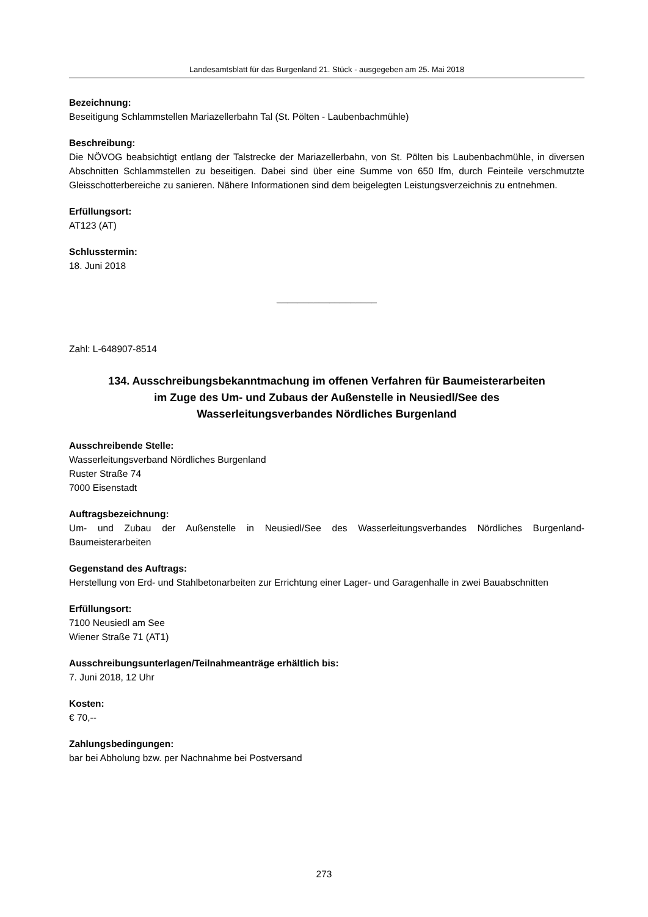Landesamtsblatt für das Burgenland 21. Stück - ausgegeben am 25. Mai 2018
Bezeichnung:
Beseitigung Schlammstellen Mariazellerbahn Tal (St. Pölten - Laubenbachmühle)
Beschreibung:
Die NÖVOG beabsichtigt entlang der Talstrecke der Mariazellerbahn, von St. Pölten bis Laubenbachmühle, in diversen Abschnitten Schlammstellen zu beseitigen. Dabei sind über eine Summe von 650 lfm, durch Feinteile verschmutzte Gleisschotterbereiche zu sanieren. Nähere Informationen sind dem beigelegten Leistungsverzeichnis zu entnehmen.
Erfüllungsort:
AT123 (AT)
Schlusstermin:
18. Juni 2018
___________________
Zahl: L-648907-8514
134. Ausschreibungsbekanntmachung im offenen Verfahren für Baumeisterarbeiten
im Zuge des Um- und Zubaus der Außenstelle in Neusiedl/See des
Wasserleitungsverbandes Nördliches Burgenland
Ausschreibende Stelle:
Wasserleitungsverband Nördliches Burgenland
Ruster Straße 74
7000 Eisenstadt
Auftragsbezeichnung:
Um- und Zubau der Außenstelle in Neusiedl/See des Wasserleitungsverbandes Nördliches Burgenland-Baumeisterarbeiten
Gegenstand des Auftrags:
Herstellung von Erd- und Stahlbetonarbeiten zur Errichtung einer Lager- und Garagenhalle in zwei Bauabschnitten
Erfüllungsort:
7100 Neusiedl am See
Wiener Straße 71 (AT1)
Ausschreibungsunterlagen/Teilnahmeanträge erhältlich bis:
7. Juni 2018, 12 Uhr
Kosten:
€ 70,--
Zahlungsbedingungen:
bar bei Abholung bzw. per Nachnahme bei Postversand
273